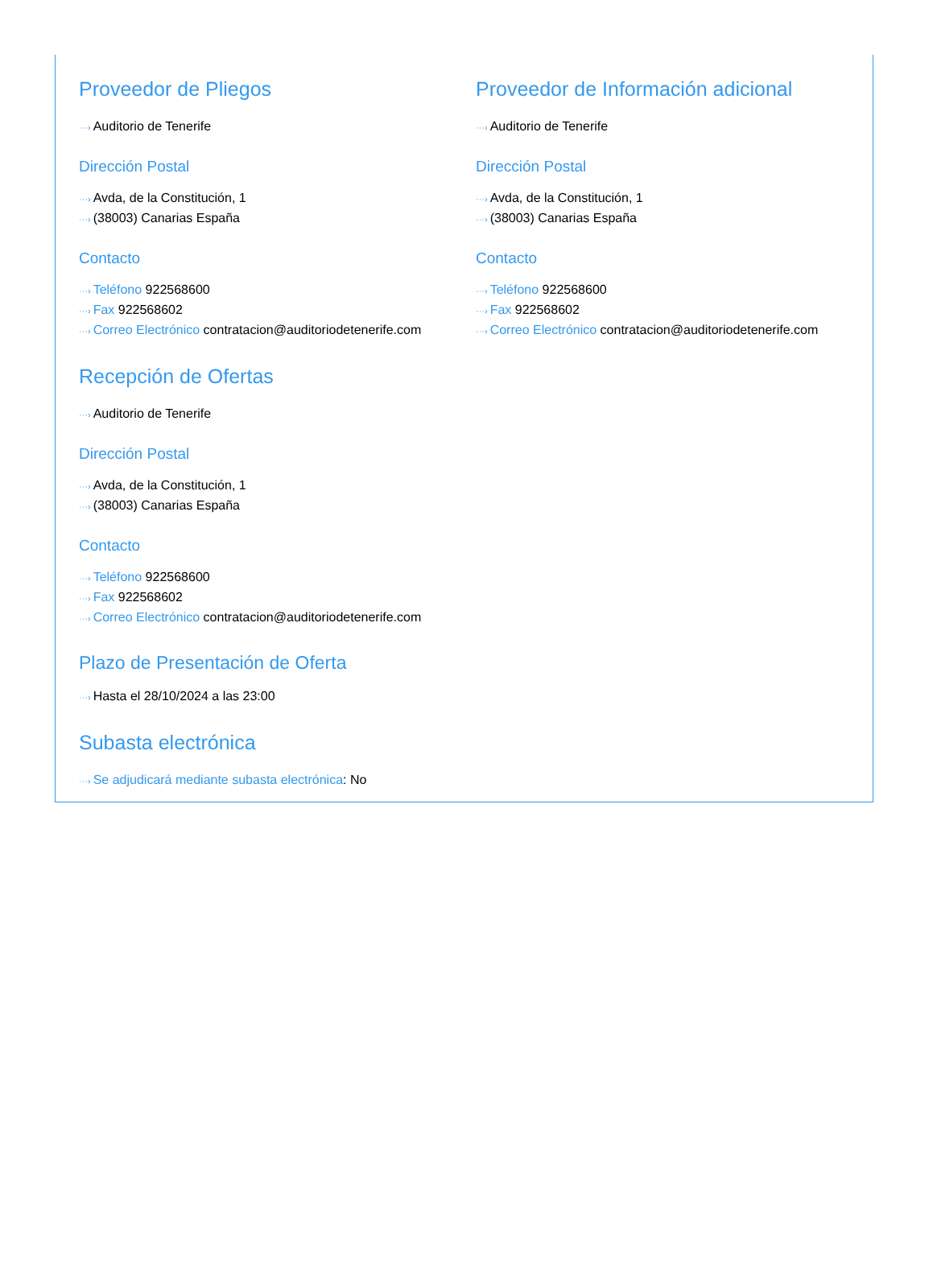Proveedor de Pliegos
···› Auditorio de Tenerife
Dirección Postal
···› Avda, de la Constitución, 1
···› (38003) Canarias España
Contacto
···› Teléfono 922568600
···› Fax 922568602
···› Correo Electrónico contratacion@auditoriodetenerife.com
Proveedor de Información adicional
···› Auditorio de Tenerife
Dirección Postal
···› Avda, de la Constitución, 1
···› (38003) Canarias España
Contacto
···› Teléfono 922568600
···› Fax 922568602
···› Correo Electrónico contratacion@auditoriodetenerife.com
Recepción de Ofertas
···› Auditorio de Tenerife
Dirección Postal
···› Avda, de la Constitución, 1
···› (38003) Canarias España
Contacto
···› Teléfono 922568600
···› Fax 922568602
···› Correo Electrónico contratacion@auditoriodetenerife.com
Plazo de Presentación de Oferta
···› Hasta el 28/10/2024 a las 23:00
Subasta electrónica
···› Se adjudicará mediante subasta electrónica: No